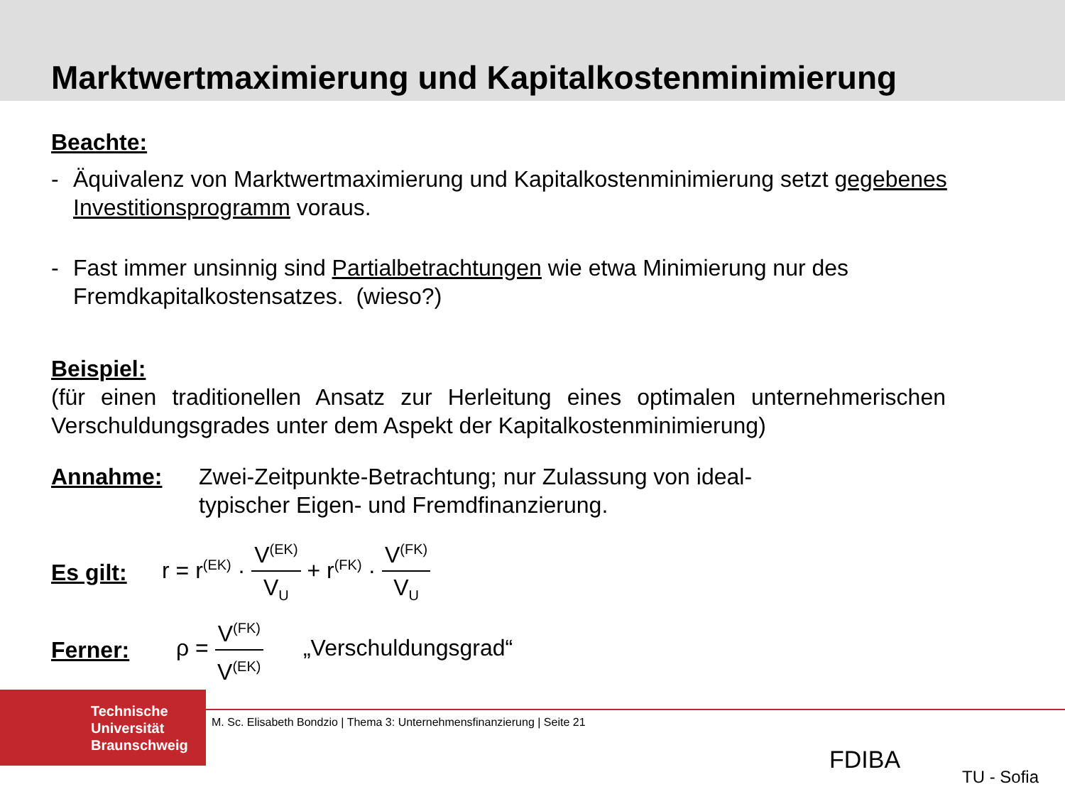Marktwertmaximierung und Kapitalkostenminimierung
Beachte:
- Äquivalenz von Marktwertmaximierung und Kapitalkostenminimierung setzt gegebenes Investitionsprogramm voraus.
- Fast immer unsinnig sind Partialbetrachtungen wie etwa Minimierung nur des Fremdkapitalkostensatzes. (wieso?)
Beispiel:
(für einen traditionellen Ansatz zur Herleitung eines optimalen unternehmerischen Verschuldungsgrades unter dem Aspekt der Kapitalkostenminimierung)
Annahme: Zwei-Zeitpunkte-Betrachtung; nur Zulassung von ideal-
typischer Eigen- und Fremdfinanzierung.
Es gilt:
r = r<sup>(EK)</sup> · V<sup>(EK)</sup> V<sub>U</sub> + r<sup>(FK)</sup> · V<sup>(FK)</sup> V<sub>U</sub>
Ferner:
ρ = V<sup>(FK)</sup> V<sup>(EK)</sup> „Verschuldungsgrad“
Technische
Universität
Braunschweig
M. Sc. Elisabeth Bondzio | Thema 3: Unternehmensfinanzierung | Seite 21
FDIBA
TU - Sofia